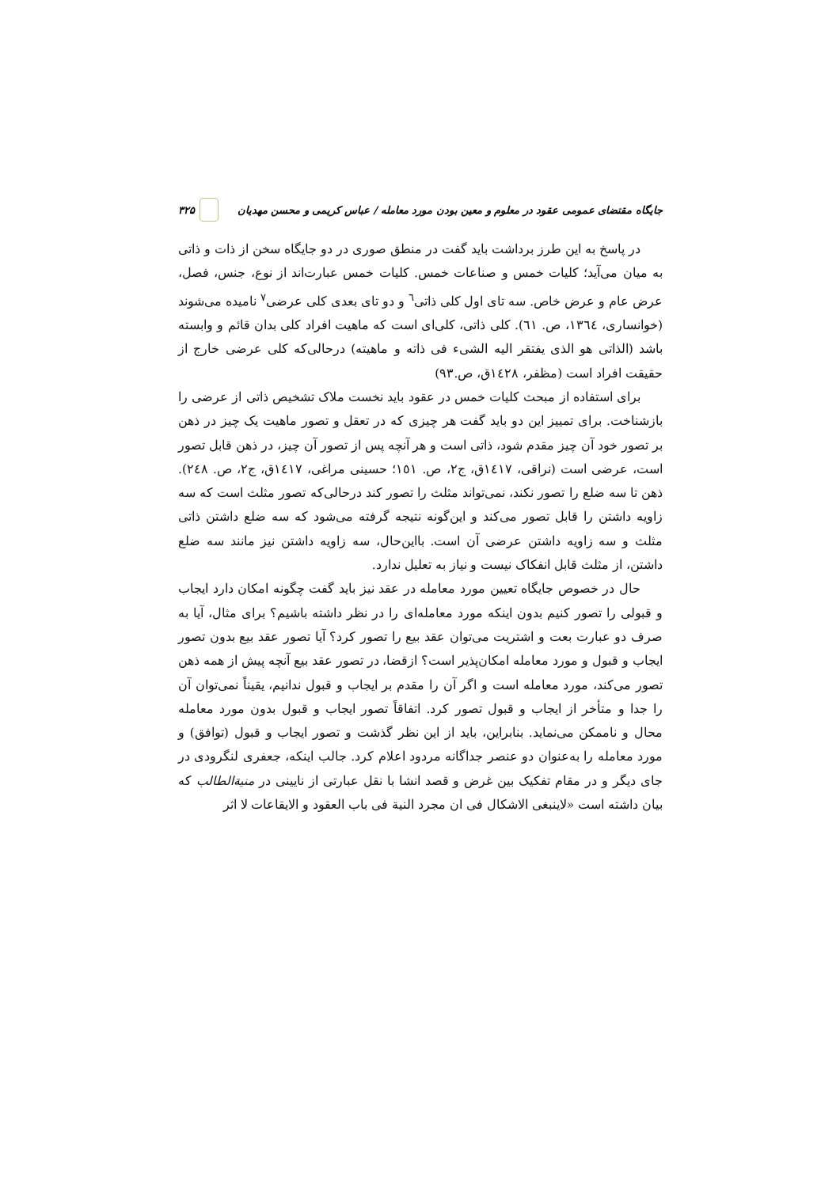جایگاه مقتضای عمومی عقود در معلوم و معین بودن مورد معامله / عباس کریمی و محسن مهدیان ۳۲۵
در پاسخ به این طرز برداشت باید گفت در منطق صوری در دو جایگاه سخن از ذات و ذاتی به میان می‌آید؛ کلیات خمس و صناعات خمس. کلیات خمس عبارت‌اند از نوع، جنس، فصل، عرض عام و عرض خاص. سه تای اول کلی ذاتی<sup>٦</sup> و دو تای بعدی کلی عرضی<sup>٧</sup> نامیده می‌شوند (خوانساری، ١٣٦٤، ص. ٦١). کلی ذاتی، کلی‌ای است که ماهیت افراد کلی بدان قائم و وابسته باشد (الذاتی هو الذی یفتقر الیه الشیء فی ذاته و ماهیته) درحالی‌که کلی عرضی خارج از حقیقت افراد است (مظفر، ١٤٢٨ق، ص.٩٣)
برای استفاده از مبحث کلیات خمس در عقود باید نخست ملاک تشخیص ذاتی از عرضی را بازشناخت. برای تمییز این دو باید گفت هر چیزی که در تعقل و تصور ماهیت یک چیز در ذهن بر تصور خود آن چیز مقدم شود، ذاتی است و هر آنچه پس از تصور آن چیز، در ذهن قابل تصور است، عرضی است (نراقی، ١٤١٧ق، ج٢، ص. ١٥١؛ حسینی مراغی، ١٤١٧ق، ج٢، ص. ٢٤٨). ذهن تا سه ضلع را تصور نکند، نمی‌تواند مثلث را تصور کند درحالی‌که تصور مثلث است که سه زاویه داشتن را قابل تصور می‌کند و این‌گونه نتیجه گرفته می‌شود که سه ضلع داشتن ذاتی مثلث و سه زاویه داشتن عرضی آن است. بااین‌حال، سه زاویه داشتن نیز مانند سه ضلع داشتن، از مثلث قابل انفکاک نیست و نیاز به تعلیل ندارد.
حال در خصوص جایگاه تعیین مورد معامله در عقد نیز باید گفت چگونه امکان دارد ایجاب و قبولی را تصور کنیم بدون اینکه مورد معامله‌ای را در نظر داشته باشیم؟ برای مثال، آیا به صرف دو عبارت بعت و اشتریت می‌توان عقد بیع را تصور کرد؟ آیا تصور عقد بیع بدون تصور ایجاب و قبول و مورد معامله امکان‌پذیر است؟ ازقضا، در تصور عقد بیع آنچه پیش از همه ذهن تصور می‌کند، مورد معامله است و اگر آن را مقدم بر ایجاب و قبول ندانیم، یقیناً نمی‌توان آن را جدا و متأخر از ایجاب و قبول تصور کرد. اتفاقاً تصور ایجاب و قبول بدون مورد معامله محال و ناممکن می‌نماید. بنابراین، باید از این نظر گذشت و تصور ایجاب و قبول (توافق) و مورد معامله را به‌عنوان دو عنصر جداگانه مردود اعلام کرد. جالب اینکه، جعفری لنگرودی در جای دیگر و در مقام تفکیک بین غرض و قصد انشا با نقل عبارتی از نایینی در منیةالطالب که بیان داشته است «لاینبغی الاشکال فی ان مجرد النیة فی باب العقود و الایقاعات لا اثر